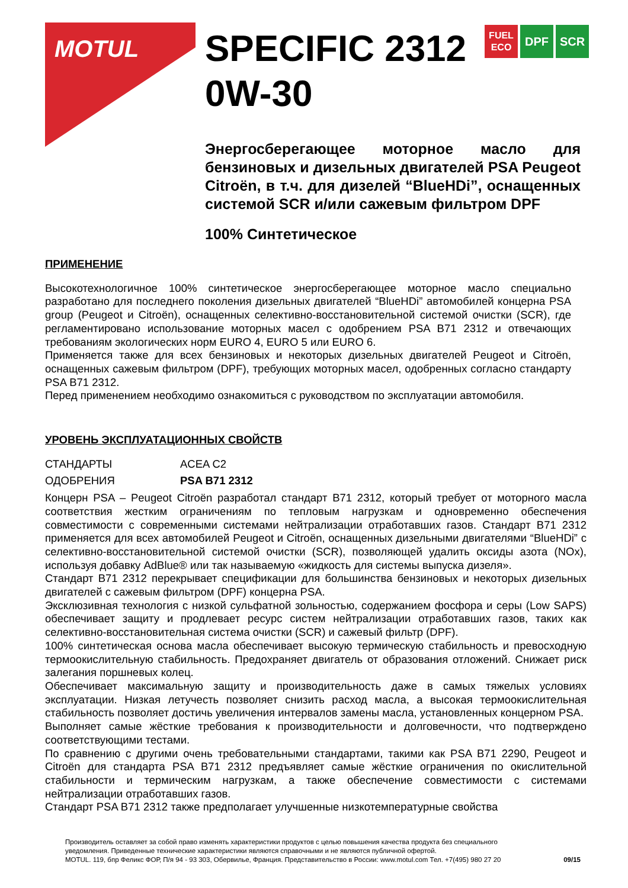MOTUL
FUEL
ECO DPF SCR
SPECIFIC 2312
0W-30
Энергосберегающее моторное масло для бензиновых и дизельных двигателей PSA Peugeot Citroën, в т.ч. для дизелей “BlueHDi”, оснащенных системой SCR и/или сажевым фильтром DPF
100% Синтетическое
ПРИМЕНЕНИЕ
Высокотехнологичное 100% синтетическое энергосберегающее моторное масло специально разработано для последнего поколения дизельных двигателей “BlueHDi” автомобилей концерна PSA group (Peugeot и Citroën), оснащенных селективно-восстановительной системой очистки (SCR), где регламентировано использование моторных масел с одобрением PSA B71 2312 и отвечающих требованиям экологических норм EURO 4, EURO 5 или EURO 6.
Применяется также для всех бензиновых и некоторых дизельных двигателей Peugeot и Citroën, оснащенных сажевым фильтром (DPF), требующих моторных масел, одобренных согласно стандарту PSA B71 2312.
Перед применением необходимо ознакомиться с руководством по эксплуатации автомобиля.
УРОВЕНЬ ЭКСПЛУАТАЦИОННЫХ СВОЙСТВ
СТАНДАРТЫ ACEA C2
ОДОБРЕНИЯ PSA B71 2312
Концерн PSA – Peugeot Citroën разработал стандарт B71 2312, который требует от моторного масла соответствия жестким ограничениям по тепловым нагрузкам и одновременно обеспечения совместимости с современными системами нейтрализации отработавших газов. Стандарт B71 2312 применяется для всех автомобилей Peugeot и Citroën, оснащенных дизельными двигателями “BlueHDi” с селективно-восстановительной системой очистки (SCR), позволяющей удалить оксиды азота (NOx), используя добавку AdBlue® или так называемую «жидкость для системы выпуска дизеля».
Стандарт B71 2312 перекрывает спецификации для большинства бензиновых и некоторых дизельных двигателей с сажевым фильтром (DPF) концерна PSA.
Эксклюзивная технология с низкой сульфатной зольностью, содержанием фосфора и серы (Low SAPS) обеспечивает защиту и продлевает ресурс систем нейтрализации отработавших газов, таких как селективно-восстановительная система очистки (SCR) и сажевый фильтр (DPF).
100% синтетическая основа масла обеспечивает высокую термическую стабильность и превосходную термоокислительную стабильность. Предохраняет двигатель от образования отложений. Снижает риск залегания поршневых колец.
Обеспечивает максимальную защиту и производительность даже в самых тяжелых условиях эксплуатации. Низкая летучесть позволяет снизить расход масла, а высокая термоокислительная стабильность позволяет достичь увеличения интервалов замены масла, установленных концерном PSA.
Выполняет самые жёсткие требования к производительности и долговечности, что подтверждено соответствующими тестами.
По сравнению с другими очень требовательными стандартами, такими как PSA B71 2290, Peugeot и Citroën для стандарта PSA B71 2312 предъявляет самые жёсткие ограничения по окислительной стабильности и термическим нагрузкам, а также обеспечение совместимости с системами нейтрализации отработавших газов.
Стандарт PSA B71 2312 также предполагает улучшенные низкотемпературные свойства
Производитель оставляет за собой право изменять характеристики продуктов с целью повышения качества продукта без специального уведомления. Приведенные технические характеристики являются справочными и не являются публичной офертой.
MOTUL. 119, бпр Феликс ФОР, П/я 94 - 93 303, Обервилье, Франция. Представительство в России: www.motul.com Тел. +7(495) 980 27 20
09/15